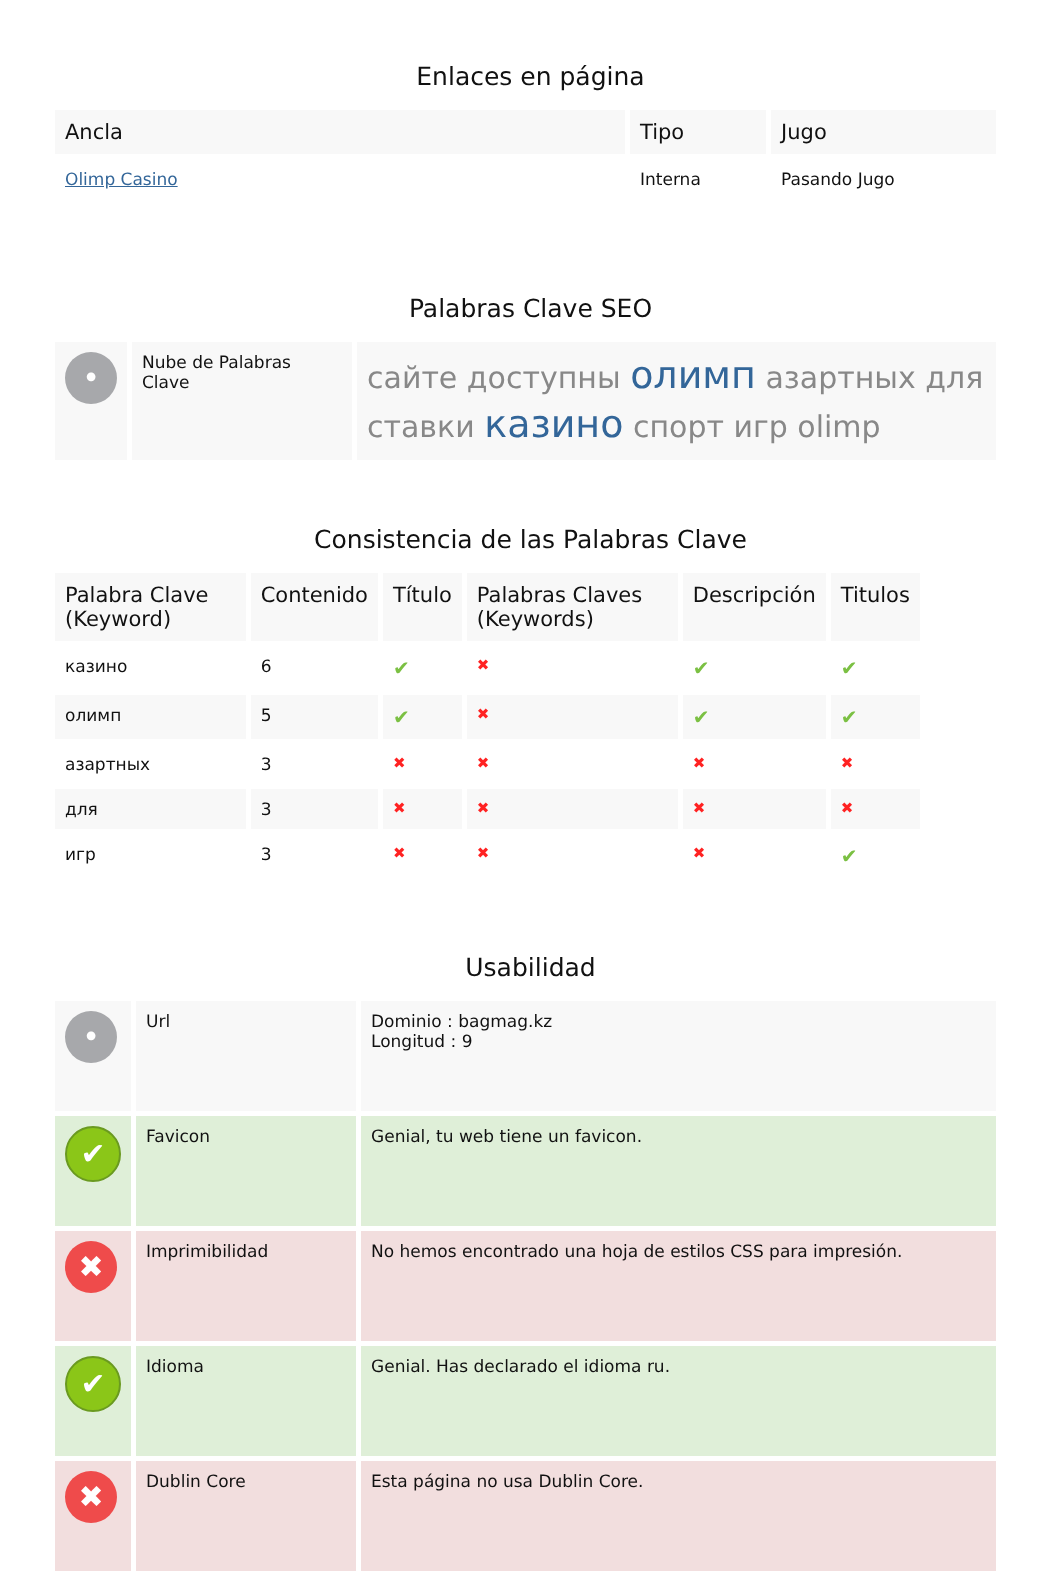Enlaces en página
| Ancla | Tipo | Jugo |
| --- | --- | --- |
| Olimp Casino | Interna | Pasando Jugo |
Palabras Clave SEO
| • | Nube de Palabras Clave | сайте доступны олимп азартных для ставки казино спорт игр olimp |
Consistencia de las Palabras Clave
| Palabra Clave (Keyword) | Contenido | Título | Palabras Claves (Keywords) | Descripción | Titulos |
| --- | --- | --- | --- | --- | --- |
| казино | 6 | ✔ | ✖ | ✔ | ✔ |
| олимп | 5 | ✔ | ✖ | ✔ | ✔ |
| азартных | 3 | ✖ | ✖ | ✖ | ✖ |
| для | 3 | ✖ | ✖ | ✖ | ✖ |
| игр | 3 | ✖ | ✖ | ✖ | ✔ |
Usabilidad
| • | Url | Dominio : bagmag.kz Longitud : 9 |
| ✔ | Favicon | Genial, tu web tiene un favicon. |
| ✖ | Imprimibilidad | No hemos encontrado una hoja de estilos CSS para impresión. |
| ✔ | Idioma | Genial. Has declarado el idioma ru. |
| ✖ | Dublin Core | Esta página no usa Dublin Core. |